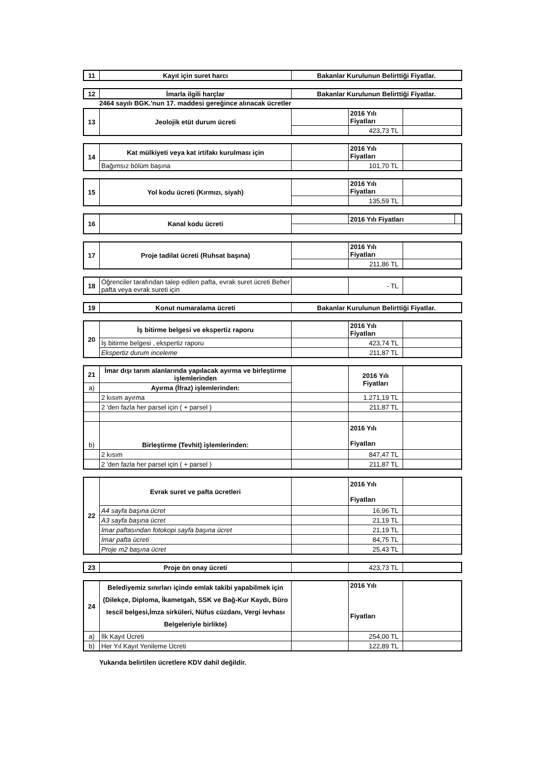| 11 | Kayıt için suret harcı | Bakanlar Kurulunun Belirttiği Fiyatlar. |
| 12 | İmarla ilgili harçlar | Bakanlar Kurulunun Belirttiği Fiyatlar. |
2464 sayılı BGK.'nun 17. maddesi gereğince alınacak ücretler
| 13 | Jeolojik etüt durum ücreti | | 2016 Yılı Fiyatları | |
| | | | 423,73 TL | |
| 14 | Kat mülkiyeti veya kat irtifakı kurulması için | | 2016 Yılı Fiyatları | |
| | Bağımsız bölüm başına | | 101,70 TL | |
| 15 | Yol kodu ücreti (Kırmızı, siyah) | | 2016 Yılı Fiyatları | |
| | | | 135,59 TL | |
| 16 | Kanal kodu ücreti | | 2016 Yılı Fiyatları | |
| 17 | Proje tadilat ücreti (Ruhsat başına) | | 2016 Yılı Fiyatları | |
| | | | 211,86 TL | |
| 18 | Öğrenciler tarafından talep edilen pafta, evrak suret ücreti Beher pafta veya evrak sureti için | | - TL | |
| 19 | Konut numaralama ücreti | Bakanlar Kurulunun Belirttiği Fiyatlar. |
| 20 | İş bitirme belgesi ve ekspertiz raporu | | 2016 Yılı Fiyatları | |
| | İş bitirme belgesi , ekspertiz raporu | | 423,74 TL | |
| | Ekspertiz durum inceleme | | 211,87 TL | |
| 21 | İmar dışı tarım alanlarında yapılacak ayırma ve birleştirme işlemlerinden | | 2016 Yılı Fiyatları | |
| a) | Ayırma (İfraz) işlemlerinden: | | | |
| | 2 kısım ayırma | | 1.271,19 TL | |
| | 2 'den fazla her parsel için ( + parsel ) | | 211,87 TL | |
| b) | Birleştirme (Tevhit) işlemlerinden: | | 2016 Yılı Fiyatları | |
| | 2 kısım | | 847,47 TL | |
| | 2 'den fazla her parsel için ( + parsel ) | | 211,87 TL | |
| 22 | Evrak suret ve pafta ücretleri | | 2016 Yılı Fiyatları | |
| | A4 sayfa başına ücret | | 16,96 TL | |
| | A3 sayfa başına ücret | | 21,19 TL | |
| | İmar paftasından fotokopi sayfa başına ücret | | 21,19 TL | |
| | İmar pafta ücreti | | 84,75 TL | |
| | Proje m2 başına ücret | | 25,43 TL | |
| 23 | Proje ön onay ücreti | | 423,73 TL | |
| 24 | Belediyemiz sınırları içinde emlak takibi yapabilmek için (Dilekçe, Diploma, İkametgah, SSK ve Bağ-Kur Kaydı, Büro tescil belgesi,İmza sirküleri, Nüfus cüzdanı, Vergi levhası Belgeleriyle birlikte) | | 2016 Yılı Fiyatları | |
| a) | İlk Kayıt Ücreti | | 254,00 TL | |
| b) | Her Yıl Kayıt Yenileme Ücreti | | 122,89 TL | |
Yukarıda belirtilen ücretlere KDV dahil değildir.